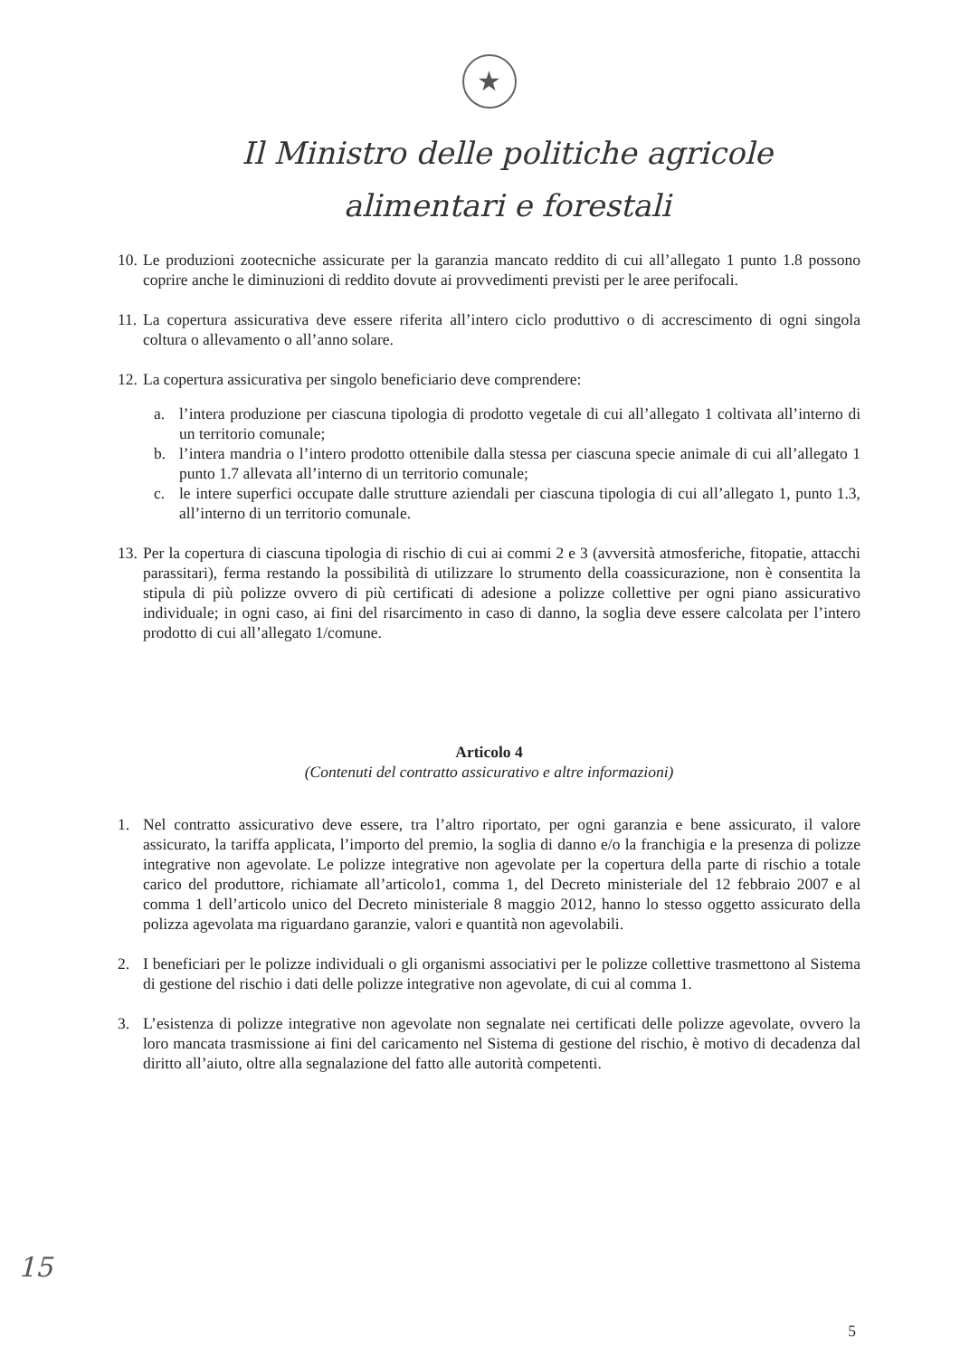★
Il Ministro delle politiche agricole
alimentari e forestali
10.
Le produzioni zootecniche assicurate per la garanzia mancato reddito di cui all’allegato 1 punto 1.8 possono coprire anche le diminuzioni di reddito dovute ai provvedimenti previsti per le aree perifocali.
11.
La copertura assicurativa deve essere riferita all’intero ciclo produttivo o di accrescimento di ogni singola coltura o allevamento o all’anno solare.
12.
La copertura assicurativa per singolo beneficiario deve comprendere:
a. l’intera produzione per ciascuna tipologia di prodotto vegetale di cui all’allegato 1 coltivata all’interno di un territorio comunale;
b. l’intera mandria o l’intero prodotto ottenibile dalla stessa per ciascuna specie animale di cui all’allegato 1 punto 1.7 allevata all’interno di un territorio comunale;
c. le intere superfici occupate dalle strutture aziendali per ciascuna tipologia di cui all’allegato 1, punto 1.3, all’interno di un territorio comunale.
13.
Per la copertura di ciascuna tipologia di rischio di cui ai commi 2 e 3 (avversità atmosferiche, fitopatie, attacchi parassitari), ferma restando la possibilità di utilizzare lo strumento della coassicurazione, non è consentita la stipula di più polizze ovvero di più certificati di adesione a polizze collettive per ogni piano assicurativo individuale; in ogni caso, ai fini del risarcimento in caso di danno, la soglia deve essere calcolata per l’intero prodotto di cui all’allegato 1/comune.
Articolo 4
(Contenuti del contratto assicurativo e altre informazioni)
1. Nel contratto assicurativo deve essere, tra l’altro riportato, per ogni garanzia e bene assicurato, il valore assicurato, la tariffa applicata, l’importo del premio, la soglia di danno e/o la franchigia e la presenza di polizze integrative non agevolate. Le polizze integrative non agevolate per la copertura della parte di rischio a totale carico del produttore, richiamate all’articolo1, comma 1, del Decreto ministeriale del 12 febbraio 2007 e al comma 1 dell’articolo unico del Decreto ministeriale 8 maggio 2012, hanno lo stesso oggetto assicurato della polizza agevolata ma riguardano garanzie, valori e quantità non agevolabili.
2. I beneficiari per le polizze individuali o gli organismi associativi per le polizze collettive trasmettono al Sistema di gestione del rischio i dati delle polizze integrative non agevolate, di cui al comma 1.
3. L’esistenza di polizze integrative non agevolate non segnalate nei certificati delle polizze agevolate, ovvero la loro mancata trasmissione ai fini del caricamento nel Sistema di gestione del rischio, è motivo di decadenza dal diritto all’aiuto, oltre alla segnalazione del fatto alle autorità competenti.
15
5